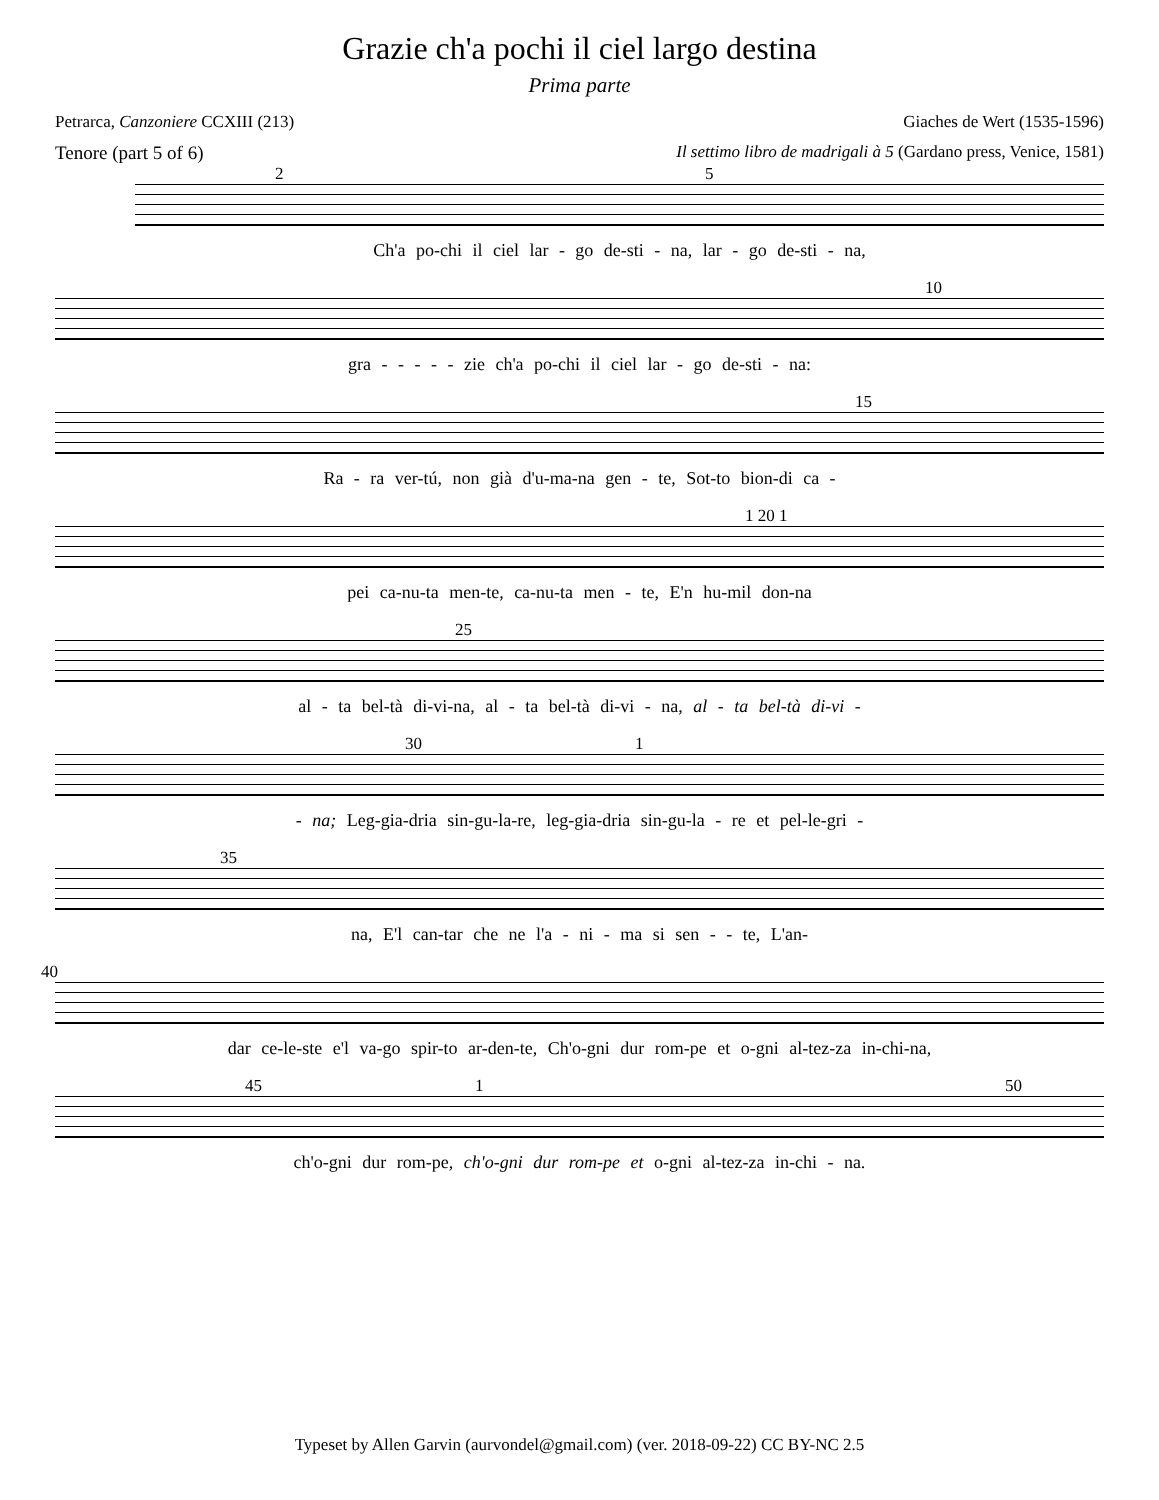Grazie ch'a pochi il ciel largo destina
Prima parte
Petrarca, Canzoniere CCXIII (213) Giaches de Wert (1535-1596)
Tenore (part 5 of 6) Il settimo libro de madrigali à 5 (Gardano press, Venice, 1581)
2 5
Ch'a po-chi il ciel lar - go de-sti - na, lar - go de-sti - na,
10
gra - - - - - zie ch'a po-chi il ciel lar - go de-sti - na:
15
Ra - ra ver-tú, non già d'u-ma-na gen - te, Sot-to bion-di ca -
1 20 1
pei ca-nu-ta men-te, ca-nu-ta men - te, E'n hu-mil don-na
25
al - ta bel-tà di-vi-na, al - ta bel-tà di-vi - na, al - ta bel-tà di-vi -
30 1
- na; Leg-gia-dria sin-gu-la-re, leg-gia-dria sin-gu-la - re et pel-le-gri -
35
na, E'l can-tar che ne l'a - ni - ma si sen - - te, L'an-
40
dar ce-le-ste e'l va-go spir-to ar-den-te, Ch'o-gni dur rom-pe et o-gni al-tez-za in-chi-na,
45 1 50
ch'o-gni dur rom-pe, ch'o-gni dur rom-pe et o-gni al-tez-za in-chi - na.
Typeset by Allen Garvin (aurvondel@gmail.com) (ver. 2018-09-22) CC BY-NC 2.5